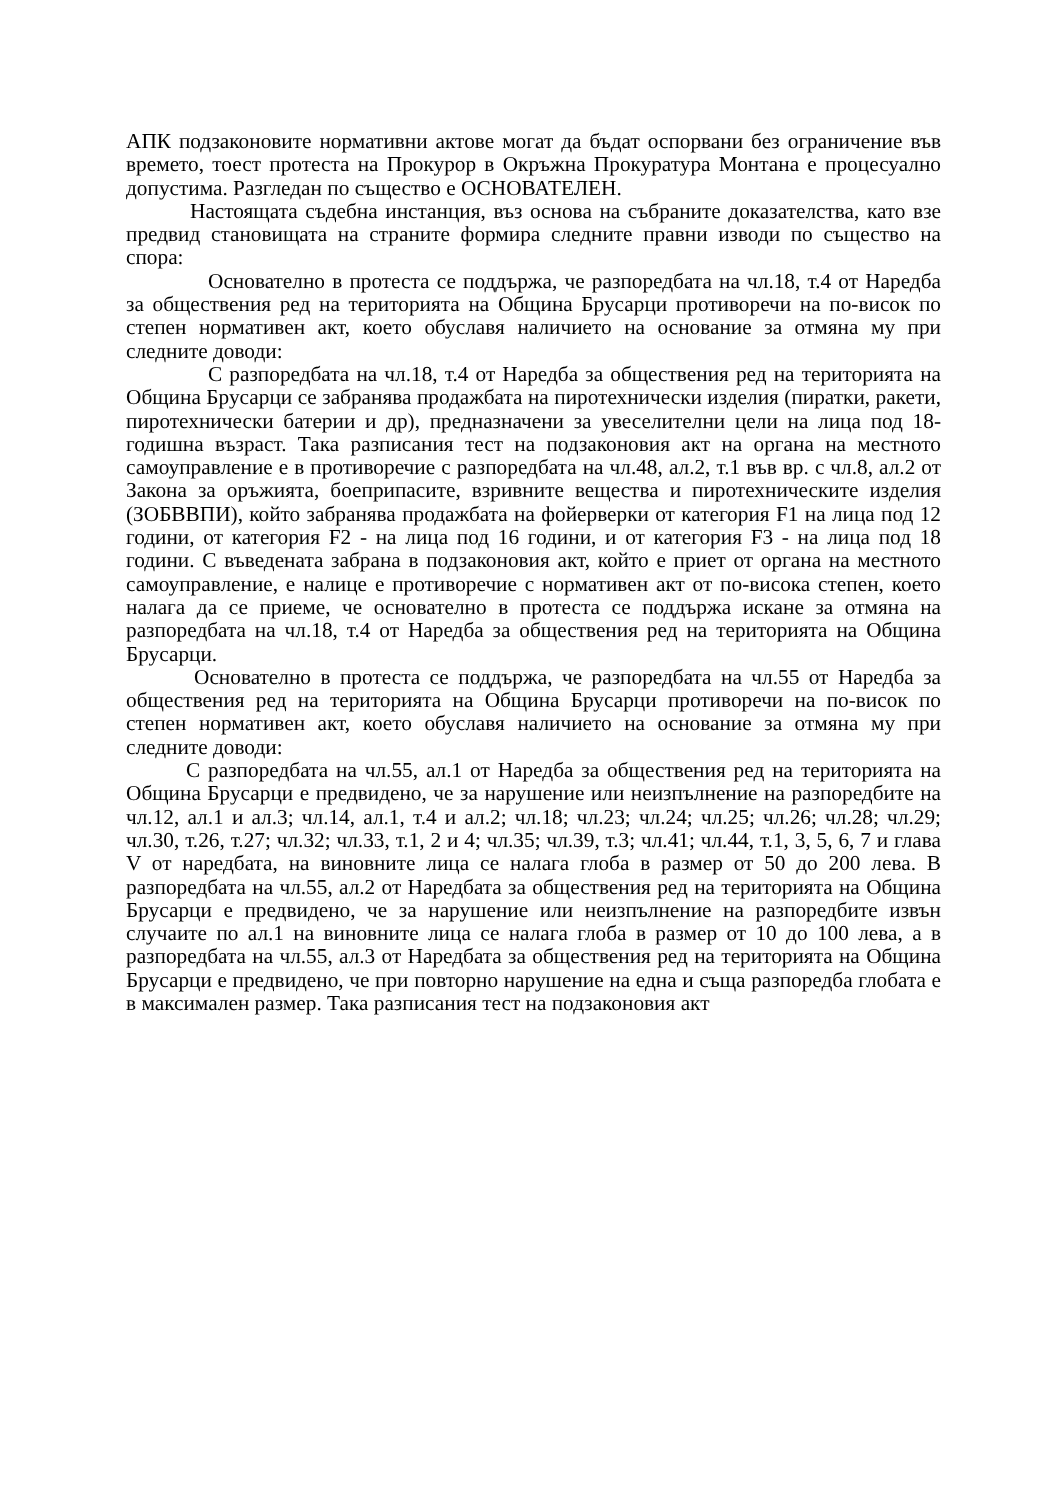АПК подзаконовите нормативни актове могат да бъдат оспорвани без ограничение във времето, тоест протеста на Прокурор в Окръжна Прокуратура Монтана е процесуално допустима. Разгледан по същество е ОСНОВАТЕЛЕН.
Настоящата съдебна инстанция, въз основа на събраните доказателства, като взе предвид становищата на страните формира следните правни изводи по същество на спора:
Основателно в протеста се поддържа, че разпоредбата на чл.18, т.4 от Наредба за обществения ред на територията на Община Брусарци противоречи на по-висок по степен нормативен акт, което обуславя наличието на основание за отмяна му при следните доводи:
С разпоредбата на чл.18, т.4 от Наредба за обществения ред на територията на Община Брусарци се забранява продажбата на пиротехнически изделия (пиратки, ракети, пиротехнически батерии и др), предназначени за увеселителни цели на лица под 18-годишна възраст. Така разписания тест на подзаконовия акт на органа на местното самоуправление е в противоречие с разпоредбата на чл.48, ал.2, т.1 във вр. с чл.8, ал.2 от Закона за оръжията, боеприпасите, взривните вещества и пиротехническите изделия (ЗОБВВПИ), който забранява продажбата на фойерверки от категория F1 на лица под 12 години, от категория F2 - на лица под 16 години, и от категория F3 - на лица под 18 години. С въведената забрана в подзаконовия акт, който е приет от органа на местното самоуправление, е налице е противоречие с нормативен акт от по-висока степен, което налага да се приеме, че основателно в протеста се поддържа искане за отмяна на разпоредбата на чл.18, т.4 от Наредба за обществения ред на територията на Община Брусарци.
Основателно в протеста се поддържа, че разпоредбата на чл.55 от Наредба за обществения ред на територията на Община Брусарци противоречи на по-висок по степен нормативен акт, което обуславя наличието на основание за отмяна му при следните доводи:
С разпоредбата на чл.55, ал.1 от Наредба за обществения ред на територията на Община Брусарци е предвидено, че за нарушение или неизпълнение на разпоредбите на чл.12, ал.1 и ал.3; чл.14, ал.1, т.4 и ал.2; чл.18; чл.23; чл.24; чл.25; чл.26; чл.28; чл.29; чл.30, т.26, т.27; чл.32; чл.33, т.1, 2 и 4; чл.35; чл.39, т.3; чл.41; чл.44, т.1, 3, 5, 6, 7 и глава V от наредбата, на виновните лица се налага глоба в размер от 50 до 200 лева. В разпоредбата на чл.55, ал.2 от Наредбата за обществения ред на територията на Община Брусарци е предвидено, че за нарушение или неизпълнение на разпоредбите извън случаите по ал.1 на виновните лица се налага глоба в размер от 10 до 100 лева, а в разпоредбата на чл.55, ал.3 от Наредбата за обществения ред на територията на Община Брусарци е предвидено, че при повторно нарушение на една и съща разпоредба глобата е в максимален размер. Така разписания тест на подзаконовия акт